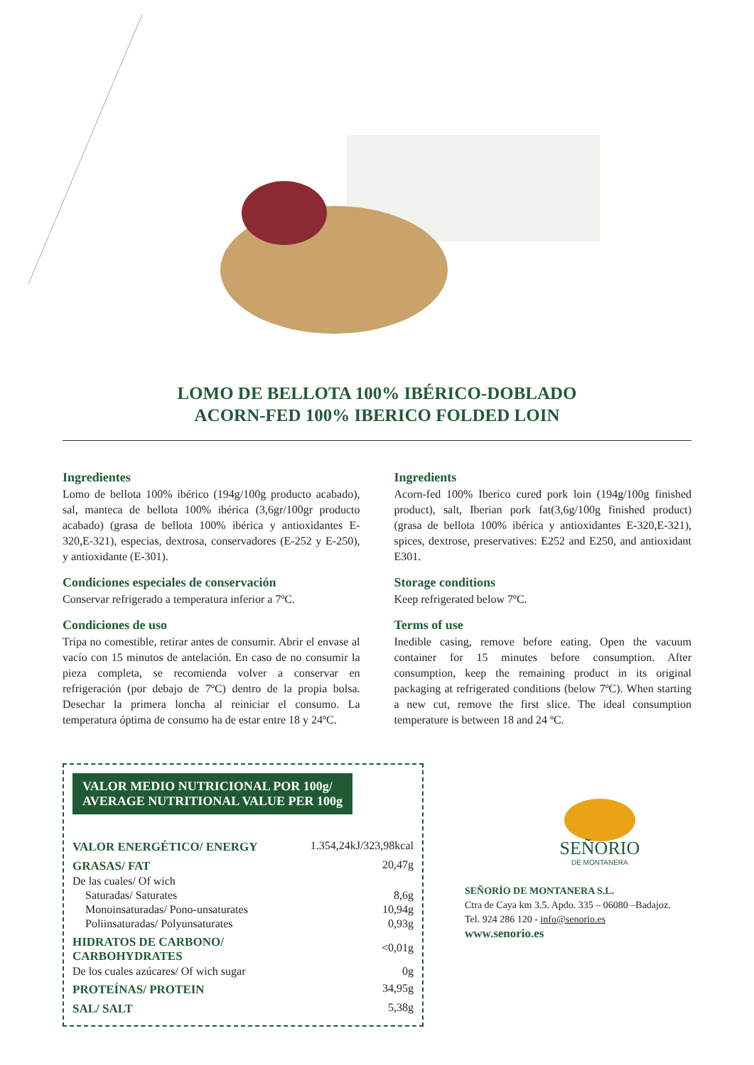LOMO DE BELLOTA 100% IBÉRICO-DOBLADO
ACORN-FED 100% IBERICO FOLDED LOIN
Ingredientes
Lomo de bellota 100% ibérico (194g/100g producto acabado), sal, manteca de bellota 100% ibérica (3,6gr/100gr producto acabado) (grasa de bellota 100% ibérica y antioxidantes E-320,E-321), especias, dextrosa, conservadores (E-252 y E-250), y antioxidante (E-301).
Condiciones especiales de conservación
Conservar refrigerado a temperatura inferior a 7ºC.
Condiciones de uso
Tripa no comestible, retirar antes de consumir. Abrir el envase al vacío con 15 minutos de antelación. En caso de no consumir la pieza completa, se recomienda volver a conservar en refrigeración (por debajo de 7ºC) dentro de la propia bolsa. Desechar la primera loncha al reiniciar el consumo. La temperatura óptima de consumo ha de estar entre 18 y 24ºC.
Ingredients
Acorn-fed 100% Iberico cured pork loin (194g/100g finished product), salt, Iberian pork fat(3,6g/100g finished product) (grasa de bellota 100% ibérica y antioxidantes E-320,E-321), spices, dextrose, preservatives: E252 and E250, and antioxidant E301.
Storage conditions
Keep refrigerated below 7ºC.
Terms of use
Inedible casing, remove before eating. Open the vacuum container for 15 minutes before consumption. After consumption, keep the remaining product in its original packaging at refrigerated conditions (below 7ºC). When starting a new cut, remove the first slice. The ideal consumption temperature is between 18 and 24 ºC.
VALOR MEDIO NUTRICIONAL POR 100g/
AVERAGE NUTRITIONAL VALUE PER 100g
| VALOR ENERGÉTICO/ ENERGY | 1.354,24kJ/323,98kcal |
| GRASAS/ FAT | 20,47g |
| De las cuales/ Of wich | |
| Saturadas/ Saturates | 8,6g |
| Monoinsaturadas/ Pono-unsaturates | 10,94g |
| Poliinsaturadas/ Polyunsaturates | 0,93g |
| HIDRATOS DE CARBONO/ CARBOHYDRATES | <0,01g |
| De los cuales azúcares/ Of wich sugar | 0g |
| PROTEÍNAS/ PROTEIN | 34,95g |
| SAL/ SALT | 5,38g |
SEÑORIO
DE MONTANERA
SEÑORÍO DE MONTANERA S.L.
Ctra de Caya km 3.5. Apdo. 335 – 06080 –Badajoz.
Tel. 924 286 120 - info@senorio.es
www.senorio.es